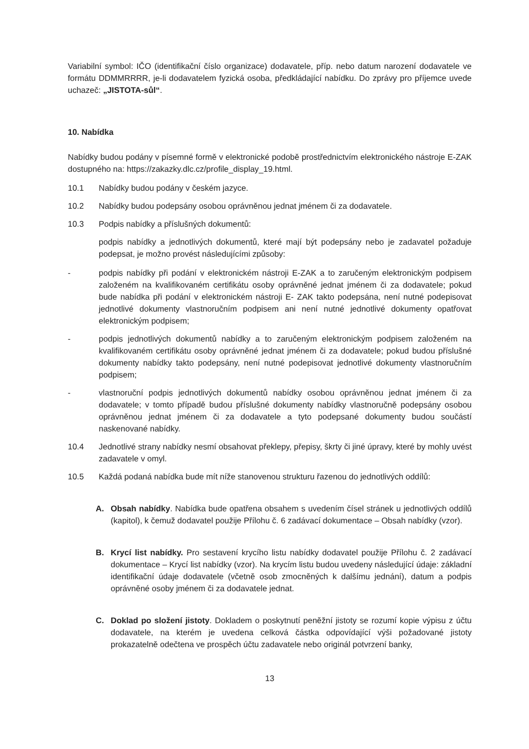Variabilní symbol: IČO (identifikační číslo organizace) dodavatele, příp. nebo datum narození dodavatele ve formátu DDMMRRRR, je-li dodavatelem fyzická osoba, předkládající nabídku. Do zprávy pro příjemce uvede uchazeč: „JISTOTA-sůl“.
10. Nabídka
Nabídky budou podány v písemné formě v elektronické podobě prostřednictvím elektronického nástroje E-ZAK dostupného na: https://zakazky.dlc.cz/profile_display_19.html.
10.1 Nabídky budou podány v českém jazyce.
10.2 Nabídky budou podepsány osobou oprávněnou jednat jménem či za dodavatele.
10.3 Podpis nabídky a příslušných dokumentů:
podpis nabídky a jednotlivých dokumentů, které mají být podepsány nebo je zadavatel požaduje podepsat, je možno provést následujícími způsoby:
- podpis nabídky při podání v elektronickém nástroji E-ZAK a to zaručeným elektronickým podpisem založeném na kvalifikovaném certifikátu osoby oprávněné jednat jménem či za dodavatele; pokud bude nabídka při podání v elektronickém nástroji E- ZAK takto podepsána, není nutné podepisovat jednotlivé dokumenty vlastnoručním podpisem ani není nutné jednotlivé dokumenty opatřovat elektronickým podpisem;
- podpis jednotlivých dokumentů nabídky a to zaručeným elektronickým podpisem založeném na kvalifikovaném certifikátu osoby oprávněné jednat jménem či za dodavatele; pokud budou příslušné dokumenty nabídky takto podepsány, není nutné podepisovat jednotlivé dokumenty vlastnoručním podpisem;
- vlastnoruční podpis jednotlivých dokumentů nabídky osobou oprávněnou jednat jménem či za dodavatele; v tomto případě budou příslušné dokumenty nabídky vlastnoručně podepsány osobou oprávněnou jednat jménem či za dodavatele a tyto podepsané dokumenty budou součástí naskenované nabídky.
10.4 Jednotlivé strany nabídky nesmí obsahovat překlepy, přepisy, škrty či jiné úpravy, které by mohly uvést zadavatele v omyl.
10.5 Každá podaná nabídka bude mít níže stanovenou strukturu řazenou do jednotlivých oddílů:
A. Obsah nabídky. Nabídka bude opatřena obsahem s uvedením čísel stránek u jednotlivých oddílů (kapitol), k čemuž dodavatel použije Přílohu č. 6 zadávací dokumentace – Obsah nabídky (vzor).
B. Krycí list nabídky. Pro sestavení krycího listu nabídky dodavatel použije Přílohu č. 2 zadávací dokumentace – Krycí list nabídky (vzor). Na krycím listu budou uvedeny následující údaje: základní identifikační údaje dodavatele (včetně osob zmocněných k dalšímu jednání), datum a podpis oprávněné osoby jménem či za dodavatele jednat.
C. Doklad po složení jistoty. Dokladem o poskytnutí peněžní jistoty se rozumí kopie výpisu z účtu dodavatele, na kterém je uvedena celková částka odpovídající výši požadované jistoty prokazatelně odečtena ve prospěch účtu zadavatele nebo originál potvrzení banky,
13